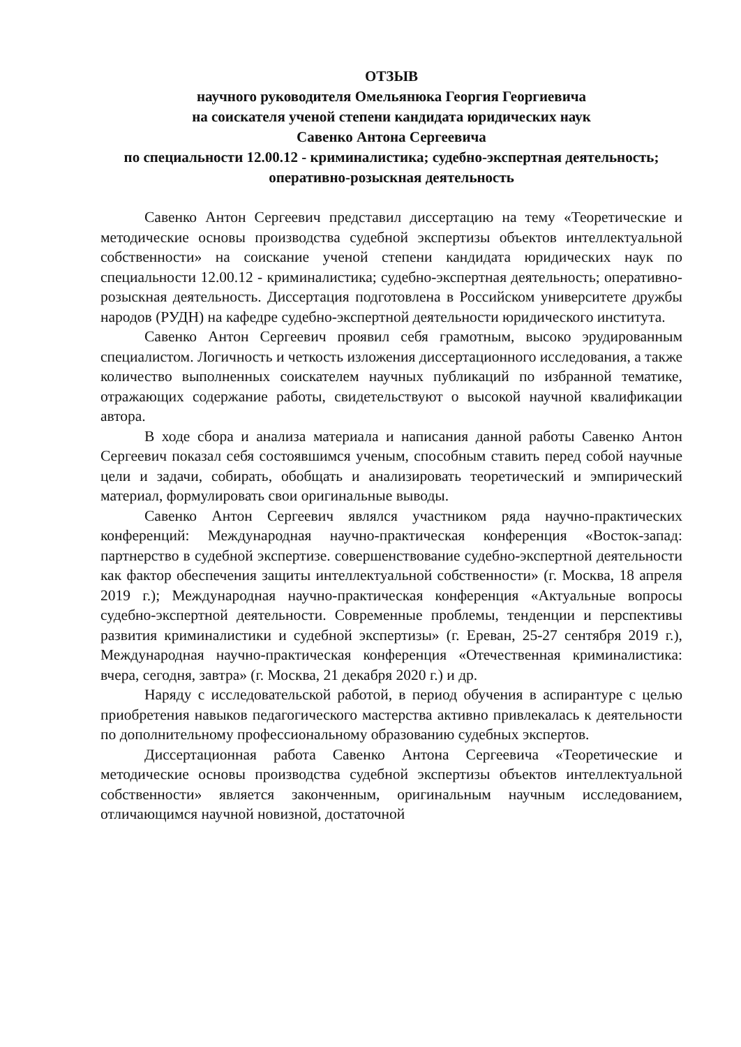ОТЗЫВ
научного руководителя Омельянюка Георгия Георгиевича
на соискателя ученой степени кандидата юридических наук
Савенко Антона Сергеевича
по специальности 12.00.12 - криминалистика; судебно-экспертная деятельность; оперативно-розыскная деятельность
Савенко Антон Сергеевич представил диссертацию на тему «Теоретические и методические основы производства судебной экспертизы объектов интеллектуальной собственности» на соискание ученой степени кандидата юридических наук по специальности 12.00.12 - криминалистика; судебно-экспертная деятельность; оперативно-розыскная деятельность. Диссертация подготовлена в Российском университете дружбы народов (РУДН) на кафедре судебно-экспертной деятельности юридического института.
Савенко Антон Сергеевич проявил себя грамотным, высоко эрудированным специалистом. Логичность и четкость изложения диссертационного исследования, а также количество выполненных соискателем научных публикаций по избранной тематике, отражающих содержание работы, свидетельствуют о высокой научной квалификации автора.
В ходе сбора и анализа материала и написания данной работы Савенко Антон Сергеевич показал себя состоявшимся ученым, способным ставить перед собой научные цели и задачи, собирать, обобщать и анализировать теоретический и эмпирический материал, формулировать свои оригинальные выводы.
Савенко Антон Сергеевич являлся участником ряда научно-практических конференций: Международная научно-практическая конференция «Восток-запад: партнерство в судебной экспертизе. совершенствование судебно-экспертной деятельности как фактор обеспечения защиты интеллектуальной собственности» (г. Москва, 18 апреля 2019 г.); Международная научно-практическая конференция «Актуальные вопросы судебно-экспертной деятельности. Современные проблемы, тенденции и перспективы развития криминалистики и судебной экспертизы» (г. Ереван, 25-27 сентября 2019 г.), Международная научно-практическая конференция «Отечественная криминалистика: вчера, сегодня, завтра» (г. Москва, 21 декабря 2020 г.) и др.
Наряду с исследовательской работой, в период обучения в аспирантуре с целью приобретения навыков педагогического мастерства активно привлекалась к деятельности по дополнительному профессиональному образованию судебных экспертов.
Диссертационная работа Савенко Антона Сергеевича «Теоретические и методические основы производства судебной экспертизы объектов интеллектуальной собственности» является законченным, оригинальным научным исследованием, отличающимся научной новизной, достаточной